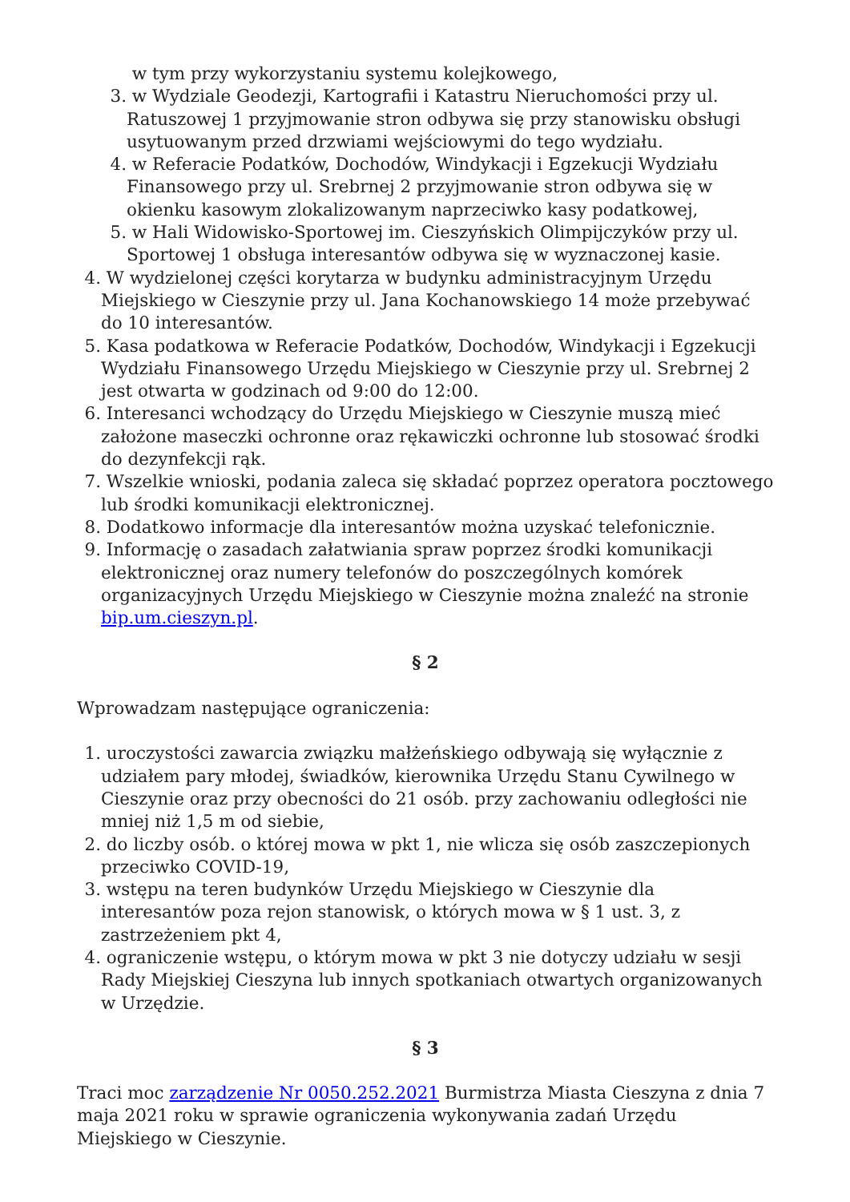w tym przy wykorzystaniu systemu kolejkowego,
3. w Wydziale Geodezji, Kartografii i Katastru Nieruchomości przy ul. Ratuszowej 1 przyjmowanie stron odbywa się przy stanowisku obsługi usytuowanym przed drzwiami wejściowymi do tego wydziału.
4. w Referacie Podatków, Dochodów, Windykacji i Egzekucji Wydziału Finansowego przy ul. Srebrnej 2 przyjmowanie stron odbywa się w okienku kasowym zlokalizowanym naprzeciwko kasy podatkowej,
5. w Hali Widowisko-Sportowej im. Cieszyńskich Olimpijczyków przy ul. Sportowej 1 obsługa interesantów odbywa się w wyznaczonej kasie.
4. W wydzielonej części korytarza w budynku administracyjnym Urzędu Miejskiego w Cieszynie przy ul. Jana Kochanowskiego 14 może przebywać do 10 interesantów.
5. Kasa podatkowa w Referacie Podatków, Dochodów, Windykacji i Egzekucji Wydziału Finansowego Urzędu Miejskiego w Cieszynie przy ul. Srebrnej 2 jest otwarta w godzinach od 9:00 do 12:00.
6. Interesanci wchodzący do Urzędu Miejskiego w Cieszynie muszą mieć założone maseczki ochronne oraz rękawiczki ochronne lub stosować środki do dezynfekcji rąk.
7. Wszelkie wnioski, podania zaleca się składać poprzez operatora pocztowego lub środki komunikacji elektronicznej.
8. Dodatkowo informacje dla interesantów można uzyskać telefonicznie.
9. Informację o zasadach załatwiania spraw poprzez środki komunikacji elektronicznej oraz numery telefonów do poszczególnych komórek organizacyjnych Urzędu Miejskiego w Cieszynie można znaleźć na stronie bip.um.cieszyn.pl.
§ 2
Wprowadzam następujące ograniczenia:
1. uroczystości zawarcia związku małżeńskiego odbywają się wyłącznie z udziałem pary młodej, świadków, kierownika Urzędu Stanu Cywilnego w Cieszynie oraz przy obecności do 21 osób. przy zachowaniu odległości nie mniej niż 1,5 m od siebie,
2. do liczby osób. o której mowa w pkt 1, nie wlicza się osób zaszczepionych przeciwko COVID-19,
3. wstępu na teren budynków Urzędu Miejskiego w Cieszynie dla interesantów poza rejon stanowisk, o których mowa w § 1 ust. 3, z zastrzeżeniem pkt 4,
4. ograniczenie wstępu, o którym mowa w pkt 3 nie dotyczy udziału w sesji Rady Miejskiej Cieszyna lub innych spotkaniach otwartych organizowanych w Urzędzie.
§ 3
Traci moc zarządzenie Nr 0050.252.2021 Burmistrza Miasta Cieszyna z dnia 7 maja 2021 roku w sprawie ograniczenia wykonywania zadań Urzędu Miejskiego w Cieszynie.